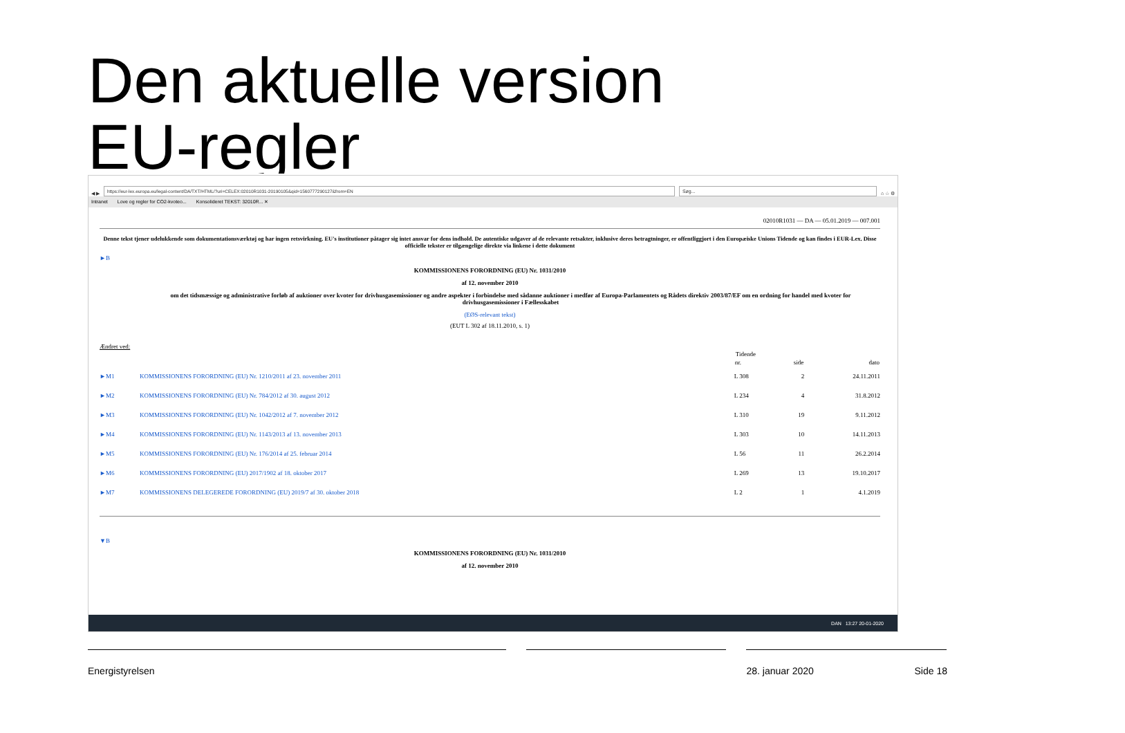Den aktuelle version
EU-regler
◀ ▶
https://eur-lex.europa.eu/legal-content/DA/TXT/HTML/?uri=CELEX:02010R1031-20190105&qid=1560777290127&from=EN
Søg...
⌂ ☆ ⚙
Intranet Love og regler for CO2-kvoteo... Konsolideret TEKST: 32010R... ✕
02010R1031 — DA — 05.01.2019 — 007.001
Denne tekst tjener udelukkende som dokumentationsværktøj og har ingen retsvirkning. EU's institutioner påtager sig intet ansvar for dens indhold. De autentiske udgaver af de relevante retsakter, inklusive deres betragtninger, er offentliggjort i den Europæiske Unions Tidende og kan findes i EUR-Lex. Disse officielle tekster er tilgængelige direkte via linkene i dette dokument
►B
KOMMISSIONENS FORORDNING (EU) Nr. 1031/2010
af 12. november 2010
om det tidsmæssige og administrative forløb af auktioner over kvoter for drivhusgasemissioner og andre aspekter i forbindelse med sådanne auktioner i medfør af Europa-Parlamentets og Rådets direktiv 2003/87/EF om en ordning for handel med kvoter for drivhusgasemissioner i Fællesskabet
(EØS-relevant tekst)
(EUT L 302 af 18.11.2010, s. 1)
Ændret ved:
| Tidende | | | | |
| --- | --- | --- | --- | --- |
| | | nr. | side | dato |
| ►M1 | KOMMISSIONENS FORORDNING (EU) Nr. 1210/2011 af 23. november 2011 | L 308 | 2 | 24.11.2011 |
| ►M2 | KOMMISSIONENS FORORDNING (EU) Nr. 784/2012 af 30. august 2012 | L 234 | 4 | 31.8.2012 |
| ►M3 | KOMMISSIONENS FORORDNING (EU) Nr. 1042/2012 af 7. november 2012 | L 310 | 19 | 9.11.2012 |
| ►M4 | KOMMISSIONENS FORORDNING (EU) Nr. 1143/2013 af 13. november 2013 | L 303 | 10 | 14.11.2013 |
| ►M5 | KOMMISSIONENS FORORDNING (EU) Nr. 176/2014 af 25. februar 2014 | L 56 | 11 | 26.2.2014 |
| ►M6 | KOMMISSIONENS FORORDNING (EU) 2017/1902 af 18. oktober 2017 | L 269 | 13 | 19.10.2017 |
| ►M7 | KOMMISSIONENS DELEGEREDE FORORDNING (EU) 2019/7 af 30. oktober 2018 | L 2 | 1 | 4.1.2019 |
▼B
KOMMISSIONENS FORORDNING (EU) Nr. 1031/2010
af 12. november 2010
DAN 13:27 20-01-2020
Energistyrelsen 28. januar 2020 Side 18